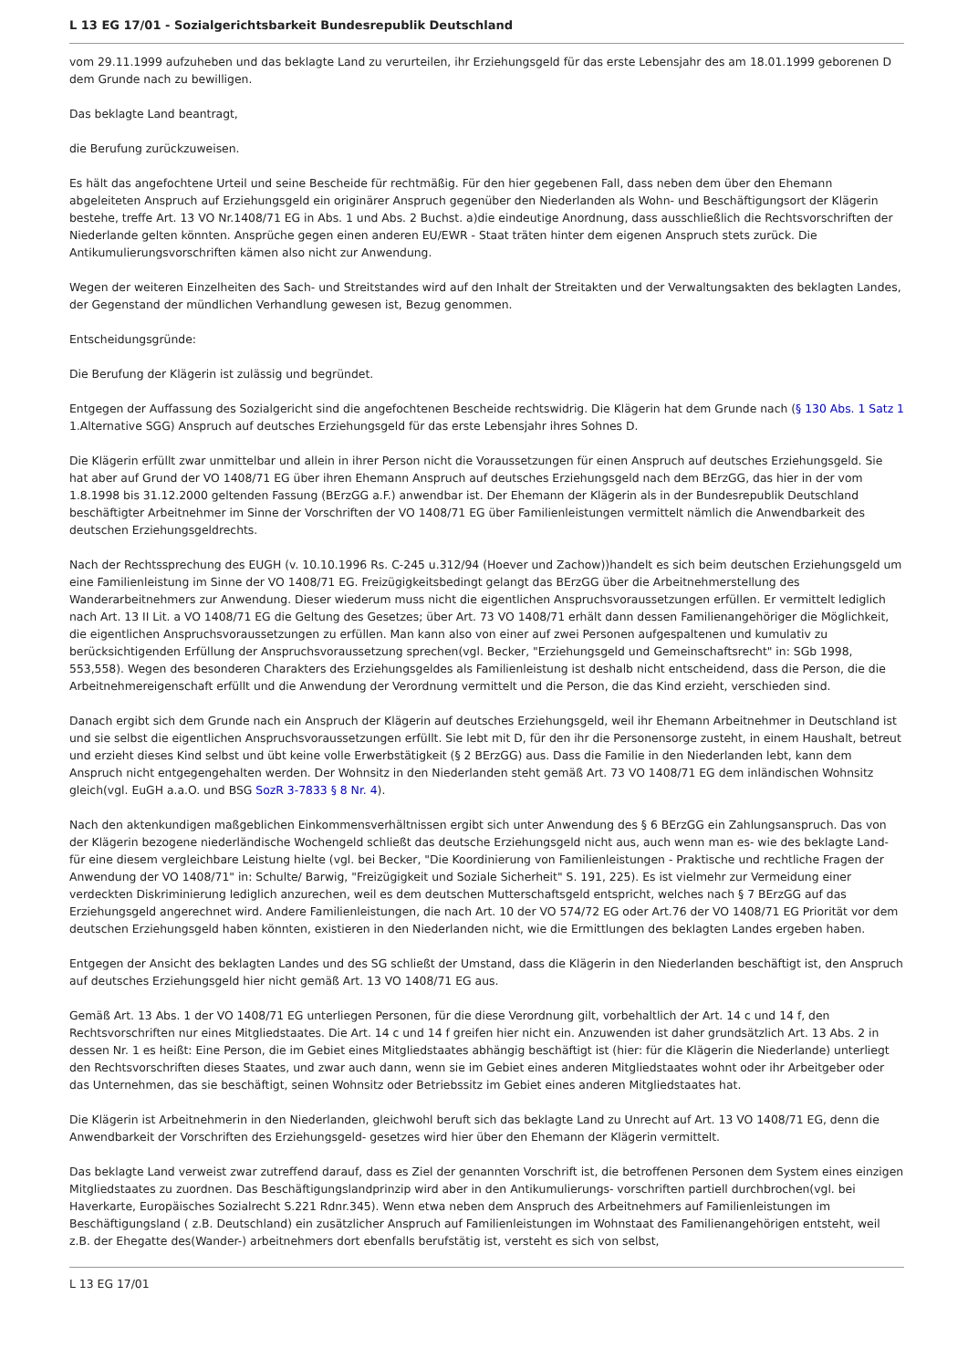L 13 EG 17/01 - Sozialgerichtsbarkeit Bundesrepublik Deutschland
vom 29.11.1999 aufzuheben und das beklagte Land zu verurteilen, ihr Erziehungsgeld für das erste Lebensjahr des am 18.01.1999 geborenen D dem Grunde nach zu bewilligen.
Das beklagte Land beantragt,
die Berufung zurückzuweisen.
Es hält das angefochtene Urteil und seine Bescheide für rechtmäßig. Für den hier gegebenen Fall, dass neben dem über den Ehemann abgeleiteten Anspruch auf Erziehungsgeld ein originärer Anspruch gegenüber den Niederlanden als Wohn- und Beschäftigungsort der Klägerin bestehe, treffe Art. 13 VO Nr.1408/71 EG in Abs. 1 und Abs. 2 Buchst. a)die eindeutige Anordnung, dass ausschließlich die Rechtsvorschriften der Niederlande gelten könnten. Ansprüche gegen einen anderen EU/EWR - Staat träten hinter dem eigenen Anspruch stets zurück. Die Antikumulierungsvorschriften kämen also nicht zur Anwendung.
Wegen der weiteren Einzelheiten des Sach- und Streitstandes wird auf den Inhalt der Streitakten und der Verwaltungsakten des beklagten Landes, der Gegenstand der mündlichen Verhandlung gewesen ist, Bezug genommen.
Entscheidungsgründe:
Die Berufung der Klägerin ist zulässig und begründet.
Entgegen der Auffassung des Sozialgericht sind die angefochtenen Bescheide rechtswidrig. Die Klägerin hat dem Grunde nach (§ 130 Abs. 1 Satz 1 1.Alternative SGG) Anspruch auf deutsches Erziehungsgeld für das erste Lebensjahr ihres Sohnes D.
Die Klägerin erfüllt zwar unmittelbar und allein in ihrer Person nicht die Voraussetzungen für einen Anspruch auf deutsches Erziehungsgeld. Sie hat aber auf Grund der VO 1408/71 EG über ihren Ehemann Anspruch auf deutsches Erziehungsgeld nach dem BErzGG, das hier in der vom 1.8.1998 bis 31.12.2000 geltenden Fassung (BErzGG a.F.) anwendbar ist. Der Ehemann der Klägerin als in der Bundesrepublik Deutschland beschäftigter Arbeitnehmer im Sinne der Vorschriften der VO 1408/71 EG über Familienleistungen vermittelt nämlich die Anwendbarkeit des deutschen Erziehungsgeldrechts.
Nach der Rechtssprechung des EUGH (v. 10.10.1996 Rs. C-245 u.312/94 (Hoever und Zachow))handelt es sich beim deutschen Erziehungsgeld um eine Familienleistung im Sinne der VO 1408/71 EG. Freizügigkeitsbedingt gelangt das BErzGG über die Arbeitnehmerstellung des Wanderarbeitnehmers zur Anwendung. Dieser wiederum muss nicht die eigentlichen Anspruchsvoraussetzungen erfüllen. Er vermittelt lediglich nach Art. 13 II Lit. a VO 1408/71 EG die Geltung des Gesetzes; über Art. 73 VO 1408/71 erhält dann dessen Familienangehöriger die Möglichkeit, die eigentlichen Anspruchsvoraussetzungen zu erfüllen. Man kann also von einer auf zwei Personen aufgespaltenen und kumulativ zu berücksichtigenden Erfüllung der Anspruchsvoraussetzung sprechen(vgl. Becker, "Erziehungsgeld und Gemeinschaftsrecht" in: SGb 1998, 553,558). Wegen des besonderen Charakters des Erziehungsgeldes als Familienleistung ist deshalb nicht entscheidend, dass die Person, die die Arbeitnehmereigenschaft erfüllt und die Anwendung der Verordnung vermittelt und die Person, die das Kind erzieht, verschieden sind.
Danach ergibt sich dem Grunde nach ein Anspruch der Klägerin auf deutsches Erziehungsgeld, weil ihr Ehemann Arbeitnehmer in Deutschland ist und sie selbst die eigentlichen Anspruchsvoraussetzungen erfüllt. Sie lebt mit D, für den ihr die Personensorge zusteht, in einem Haushalt, betreut und erzieht dieses Kind selbst und übt keine volle Erwerbstätigkeit (§ 2 BErzGG) aus. Dass die Familie in den Niederlanden lebt, kann dem Anspruch nicht entgegengehalten werden. Der Wohnsitz in den Niederlanden steht gemäß Art. 73 VO 1408/71 EG dem inländischen Wohnsitz gleich(vgl. EuGH a.a.O. und BSG SozR 3-7833 § 8 Nr. 4).
Nach den aktenkundigen maßgeblichen Einkommensverhältnissen ergibt sich unter Anwendung des § 6 BErzGG ein Zahlungsanspruch. Das von der Klägerin bezogene niederländische Wochengeld schließt das deutsche Erziehungsgeld nicht aus, auch wenn man es- wie des beklagte Land- für eine diesem vergleichbare Leistung hielte (vgl. bei Becker, "Die Koordinierung von Familienleistungen - Praktische und rechtliche Fragen der Anwendung der VO 1408/71" in: Schulte/ Barwig, "Freizügigkeit und Soziale Sicherheit" S. 191, 225). Es ist vielmehr zur Vermeidung einer verdeckten Diskriminierung lediglich anzurechen, weil es dem deutschen Mutterschaftsgeld entspricht, welches nach § 7 BErzGG auf das Erziehungsgeld angerechnet wird. Andere Familienleistungen, die nach Art. 10 der VO 574/72 EG oder Art.76 der VO 1408/71 EG Priorität vor dem deutschen Erziehungsgeld haben könnten, existieren in den Niederlanden nicht, wie die Ermittlungen des beklagten Landes ergeben haben.
Entgegen der Ansicht des beklagten Landes und des SG schließt der Umstand, dass die Klägerin in den Niederlanden beschäftigt ist, den Anspruch auf deutsches Erziehungsgeld hier nicht gemäß Art. 13 VO 1408/71 EG aus.
Gemäß Art. 13 Abs. 1 der VO 1408/71 EG unterliegen Personen, für die diese Verordnung gilt, vorbehaltlich der Art. 14 c und 14 f, den Rechtsvorschriften nur eines Mitgliedstaates. Die Art. 14 c und 14 f greifen hier nicht ein. Anzuwenden ist daher grundsätzlich Art. 13 Abs. 2 in dessen Nr. 1 es heißt: Eine Person, die im Gebiet eines Mitgliedstaates abhängig beschäftigt ist (hier: für die Klägerin die Niederlande) unterliegt den Rechtsvorschriften dieses Staates, und zwar auch dann, wenn sie im Gebiet eines anderen Mitgliedstaates wohnt oder ihr Arbeitgeber oder das Unternehmen, das sie beschäftigt, seinen Wohnsitz oder Betriebssitz im Gebiet eines anderen Mitgliedstaates hat.
Die Klägerin ist Arbeitnehmerin in den Niederlanden, gleichwohl beruft sich das beklagte Land zu Unrecht auf Art. 13 VO 1408/71 EG, denn die Anwendbarkeit der Vorschriften des Erziehungsgeld- gesetzes wird hier über den Ehemann der Klägerin vermittelt.
Das beklagte Land verweist zwar zutreffend darauf, dass es Ziel der genannten Vorschrift ist, die betroffenen Personen dem System eines einzigen Mitgliedstaates zu zuordnen. Das Beschäftigungslandprinzip wird aber in den Antikumulierungs- vorschriften partiell durchbrochen(vgl. bei Haverkarte, Europäisches Sozialrecht S.221 Rdnr.345). Wenn etwa neben dem Anspruch des Arbeitnehmers auf Familienleistungen im Beschäftigungsland ( z.B. Deutschland) ein zusätzlicher Anspruch auf Familienleistungen im Wohnstaat des Familienangehörigen entsteht, weil z.B. der Ehegatte des(Wander-) arbeitnehmers dort ebenfalls berufstätig ist, versteht es sich von selbst,
L 13 EG 17/01